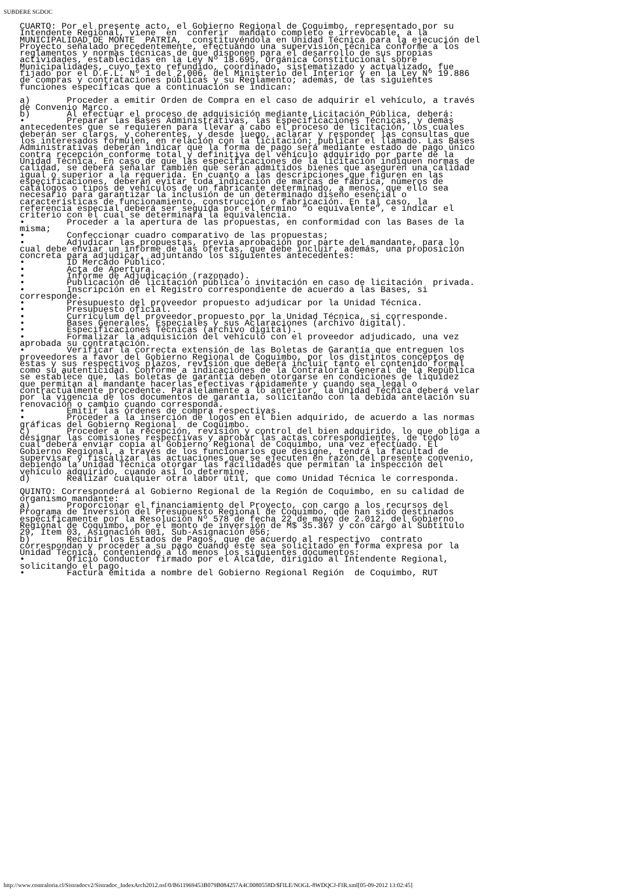SUBDERE SGDOC
CUARTO: Por el presente acto, el Gobierno Regional de Coquimbo, representado por su
Intendente Regional, viene  en  conferir  mandato completo e irrevocable, a la
MUNICIPALIDAD DE MONTE  PATRIA,  constituyéndola en Unidad Técnica para la ejecución del
Proyecto señalado precedentemente, efectuando una supervisión técnica conforme a los
reglamentos y normas técnicas de que disponen para el desarrollo de sus propias
actividades, establecidas en la Ley Nº 18.695, Orgánica Constitucional sobre
Municipalidades, cuyo texto refundido, coordinado, sistematizado y actualizado, fue
fijado por el D.F.L. Nº 1 del 2.006, del Ministerio del Interior y en la Ley Nº 19.886
de compras y contrataciones públicas y su Reglamento; además, de las siguientes
funciones específicas que a continuación se indican:

a)       Proceder a emitir Orden de Compra en el caso de adquirir el vehículo, a través
de Convenio Marco.
b)       Al efectuar el proceso de adquisición mediante Licitación Pública, deberá:
•        Preparar las Bases Administrativas, las Especificaciones Técnicas, y demás
antecedentes que se requieren para llevar a cabo el proceso de licitación, los cuales
deberán ser claros, y coherentes, y desde luego, aclarar y responder las consultas que
los interesados formulen, en relación con la licitación; publicar el llamado. Las Bases
Administrativas deberán indicar que la forma de pago será mediante estado de pago único
contra recepción conforme total y definitiva del vehículo adquirido por parte de la
Unidad Técnica. En caso de que las especificaciones de la licitación indiquen normas de
calidad, se deberá señalar también que serán admitidos bienes que aseguren una calidad
igual o superior a la requerida. En cuanto a las descripciones que figuren en las
especificaciones, deberán evitar toda indicación de marcas de fábrica, números de
catálogos o tipos de vehículos de un fabricante determinado, a menos, que ello sea
necesario para garantizar la inclusión de un determinado diseño esencial o
características de funcionamiento, construcción o fabricación. En tal caso, la
referencia especial deberá ser seguida por el término “o equivalente”, e indicar el
criterio con el cual se determinará la equivalencia.
•        Proceder a la apertura de las propuestas, en conformidad con las Bases de la
misma;
•        Confeccionar cuadro comparativo de las propuestas;
•        Adjudicar las propuestas, previa aprobación por parte del mandante, para lo
cual debe enviar un informe de las ofertas, que debe incluir, además, una proposición
concreta para adjudicar, adjuntando los siguientes antecedentes:
•        ID Mercado Público.
•        Acta de Apertura.
•        Informe de Adjudicación (razonado).
•        Publicación de licitación pública o invitación en caso de licitación  privada.
•        Inscripción en el Registro correspondiente de acuerdo a las Bases, si
corresponde.
•        Presupuesto del proveedor propuesto adjudicar por la Unidad Técnica.
•        Presupuesto oficial.
•        Currículum del proveedor propuesto por la Unidad Técnica, si corresponde.
•        Bases Generales, Especiales y sus Aclaraciones (archivo digital).
•        Especificaciones Técnicas (archivo digital).
•        Formalizar la adquisición del vehículo con el proveedor adjudicado, una vez
aprobada su contratación.
•        Verificar la correcta extensión de las Boletas de Garantía que entreguen los
proveedores a favor del Gobierno Regional de Coquimbo, por los distintos conceptos de
éstas y sus respectivos plazos, revisión que deberá incluir tanto el contenido formal
como su autenticidad. Conforme a indicaciones de la Contraloría General de la República
se establece que, las boletas de garantía deben otorgarse en condiciones de liquidez
que permitan al mandante hacerlas efectivas rápidamente y cuando sea legal o
contractualmente procedente. Paralelamente a lo anterior, la Unidad Técnica deberá velar
por la vigencia de los documentos de garantía, solicitando con la debida antelación su
renovación o cambio cuando corresponda.
•        Emitir las órdenes de compra respectivas.
•        Proceder a la inserción de logos en el bien adquirido, de acuerdo a las normas
gráficas del Gobierno Regional  de Coquimbo.
c)       Proceder a la recepción, revisión y control del bien adquirido, lo que obliga a
designar las comisiones respectivas y aprobar las actas correspondientes, de todo lo
cual deberá enviar copia al Gobierno Regional de Coquimbo, una vez efectuado. El
Gobierno Regional, a través de los funcionarios que designe, tendrá la facultad de
supervisar y fiscalizar las actuaciones que se ejecuten en razón del presente convenio,
debiendo la Unidad Técnica otorgar las facilidades que permitan la inspección del
vehículo adquirido, cuando así lo determine.
d)       Realizar cualquier otra labor útil, que como Unidad Técnica le corresponda.

QUINTO: Corresponderá al Gobierno Regional de la Región de Coquimbo, en su calidad de
organismo mandante:
a)       Proporcionar el financiamiento del Proyecto, con cargo a los recursos del
Programa de Inversión del Presupuesto Regional de Coquimbo, que han sido destinados
específicamente por la Resolución Nº 578 de fecha 22 de mayo de 2.012, del Gobierno
Regional de Coquimbo, por el monto de inversión de M$ 35.367 y con cargo al Subtítulo
29, Ítem 03, Asignación 001, Sub-Asignación 056;
b)       Recibir los Estados de Pagos, que de acuerdo al respectivo  contrato
correspondan y proceder a su pago cuando éste sea solicitado en forma expresa por la
Unidad Técnica, conteniendo a lo menos los siguientes documentos:
•        Oficio Conductor firmado por el Alcalde, dirigido al Intendente Regional,
solicitando el pago.
•        Factura emitida a nombre del Gobierno Regional Región  de Coquimbo, RUT
http://www.contraloria.cl/Sistradocv2/Sistradoc_IndexArch2012.nsf/0/B611969453B079B084257A4C0080558D/$FILE/NOGL-8WDQCJ-FIR.xml[05-09-2012 13:02:45]